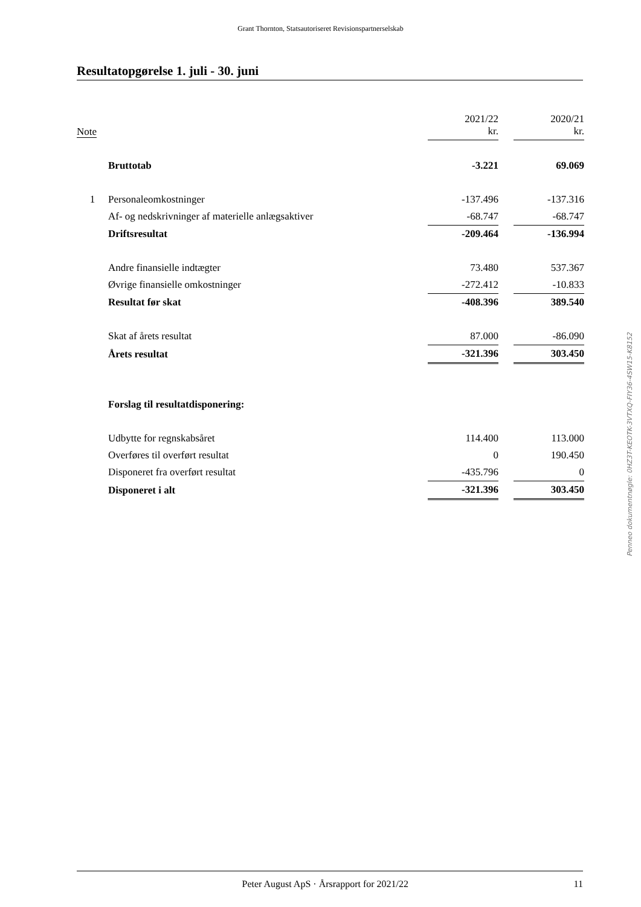Grant Thornton, Statsautoriseret Revisionspartnerselskab
Resultatopgørelse 1. juli - 30. juni
| Note | | 2021/22 kr. | | 2020/21 kr. |
| --- | --- | --- | --- | --- |
| | Bruttotab | -3.221 | | 69.069 |
| 1 | Personaleomkostninger | -137.496 | | -137.316 |
| | Af- og nedskrivninger af materielle anlægsaktiver | -68.747 | | -68.747 |
| | Driftsresultat | -209.464 | | -136.994 |
| | Andre finansielle indtægter | 73.480 | | 537.367 |
| | Øvrige finansielle omkostninger | -272.412 | | -10.833 |
| | Resultat før skat | -408.396 | | 389.540 |
| | Skat af årets resultat | 87.000 | | -86.090 |
| | Årets resultat | -321.396 | | 303.450 |
| | Forslag til resultatdisponering: | | | |
| | Udbytte for regnskabsåret | 114.400 | | 113.000 |
| | Overføres til overført resultat | 0 | | 190.450 |
| | Disponeret fra overført resultat | -435.796 | | 0 |
| | Disponeret i alt | -321.396 | | 303.450 |
Penneo dokumentnøgle: 0HZ3T-KEOTK-3VTXQ-FIY36-4SW15-K8152
Peter August ApS · Årsrapport for 2021/22 11